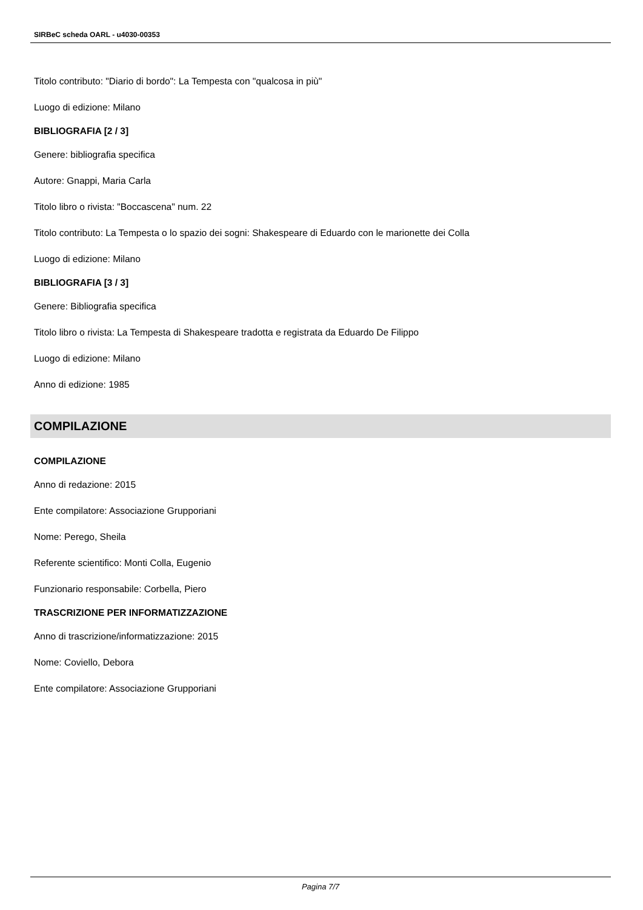SIRBeC scheda OARL - u4030-00353
Titolo contributo: "Diario di bordo": La Tempesta con "qualcosa in più"
Luogo di edizione: Milano
BIBLIOGRAFIA [2 / 3]
Genere: bibliografia specifica
Autore: Gnappi, Maria Carla
Titolo libro o rivista: "Boccascena" num. 22
Titolo contributo: La Tempesta o lo spazio dei sogni: Shakespeare di Eduardo con le marionette dei Colla
Luogo di edizione: Milano
BIBLIOGRAFIA [3 / 3]
Genere: Bibliografia specifica
Titolo libro o rivista: La Tempesta di Shakespeare tradotta e registrata da Eduardo De Filippo
Luogo di edizione: Milano
Anno di edizione: 1985
COMPILAZIONE
COMPILAZIONE
Anno di redazione: 2015
Ente compilatore: Associazione Grupporiani
Nome: Perego, Sheila
Referente scientifico: Monti Colla, Eugenio
Funzionario responsabile: Corbella, Piero
TRASCRIZIONE PER INFORMATIZZAZIONE
Anno di trascrizione/informatizzazione: 2015
Nome: Coviello, Debora
Ente compilatore: Associazione Grupporiani
Pagina 7/7